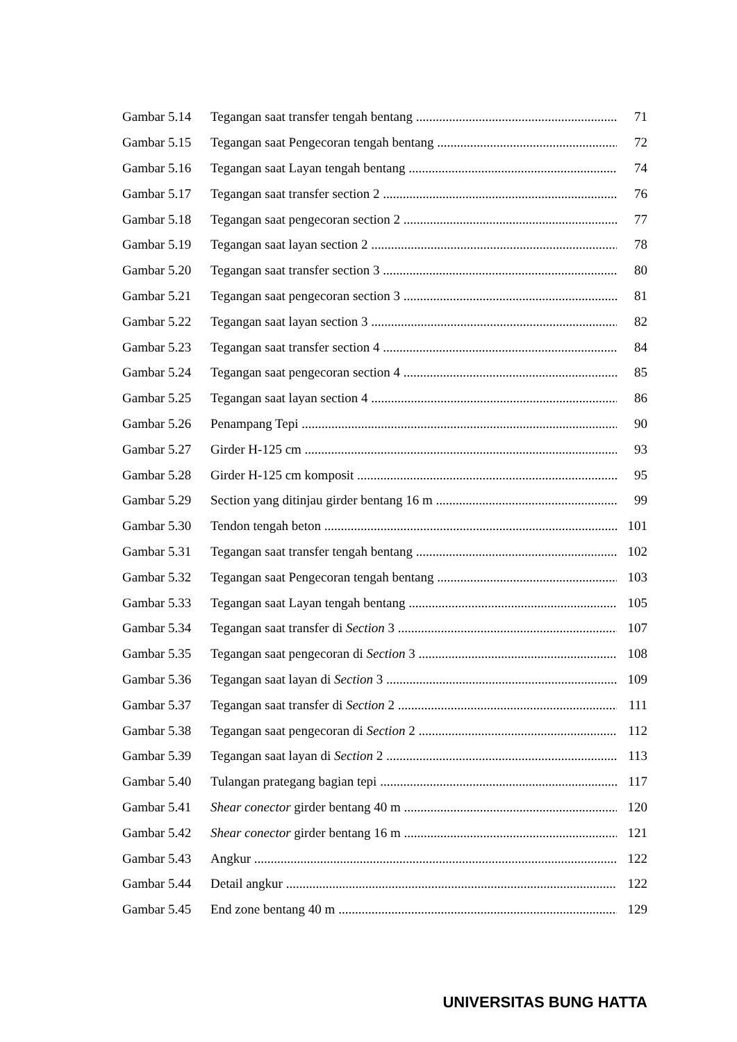Gambar 5.14 Tegangan saat transfer tengah bentang 71
Gambar 5.15 Tegangan saat Pengecoran tengah bentang 72
Gambar 5.16 Tegangan saat Layan tengah bentang 74
Gambar 5.17 Tegangan saat transfer section 2 76
Gambar 5.18 Tegangan saat pengecoran section 2 77
Gambar 5.19 Tegangan saat layan section 2 78
Gambar 5.20 Tegangan saat transfer section 3 80
Gambar 5.21 Tegangan saat pengecoran section 3 81
Gambar 5.22 Tegangan saat layan section 3 82
Gambar 5.23 Tegangan saat transfer section 4 84
Gambar 5.24 Tegangan saat pengecoran section 4 85
Gambar 5.25 Tegangan saat layan section 4 86
Gambar 5.26 Penampang Tepi 90
Gambar 5.27 Girder H-125 cm 93
Gambar 5.28 Girder H-125 cm komposit 95
Gambar 5.29 Section yang ditinjau girder bentang 16 m 99
Gambar 5.30 Tendon tengah beton 101
Gambar 5.31 Tegangan saat transfer tengah bentang 102
Gambar 5.32 Tegangan saat Pengecoran tengah bentang 103
Gambar 5.33 Tegangan saat Layan tengah bentang 105
Gambar 5.34 Tegangan saat transfer di Section 3 107
Gambar 5.35 Tegangan saat pengecoran di Section 3 108
Gambar 5.36 Tegangan saat layan di Section 3 109
Gambar 5.37 Tegangan saat transfer di Section 2 111
Gambar 5.38 Tegangan saat pengecoran di Section 2 112
Gambar 5.39 Tegangan saat layan di Section 2 113
Gambar 5.40 Tulangan prategang bagian tepi 117
Gambar 5.41 Shear conector girder bentang 40 m 120
Gambar 5.42 Shear conector girder bentang 16 m 121
Gambar 5.43 Angkur 122
Gambar 5.44 Detail angkur 122
Gambar 5.45 End zone bentang 40 m 129
UNIVERSITAS BUNG HATTA